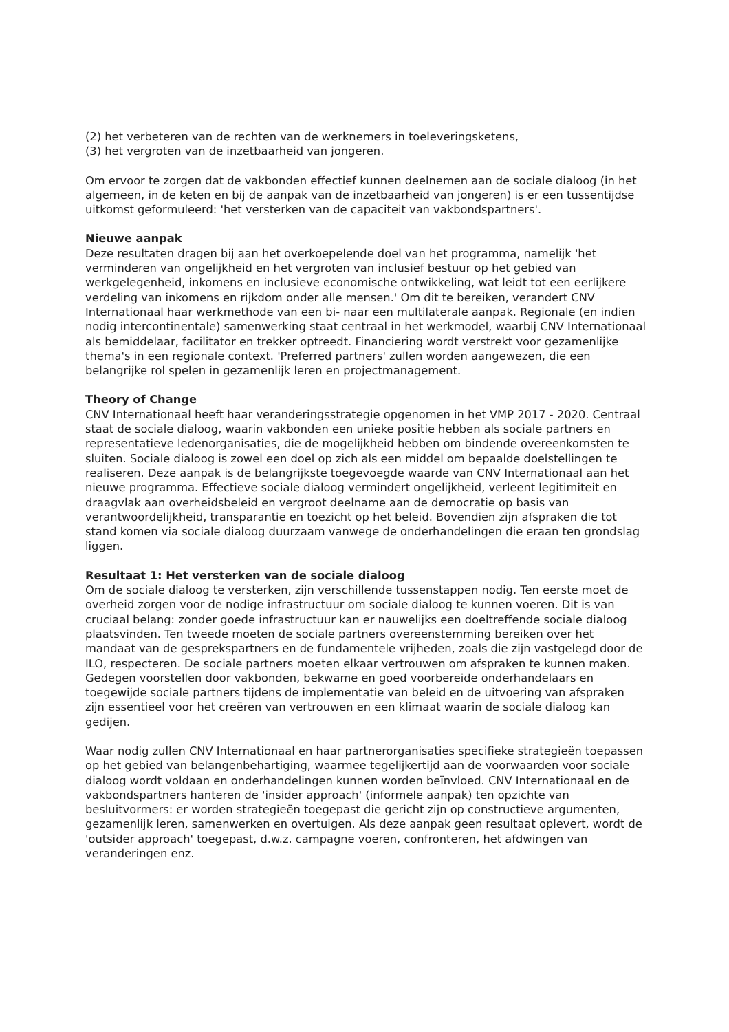(2) het verbeteren van de rechten van de werknemers in toeleveringsketens,
(3) het vergroten van de inzetbaarheid van jongeren.
Om ervoor te zorgen dat de vakbonden effectief kunnen deelnemen aan de sociale dialoog (in het algemeen, in de keten en bij de aanpak van de inzetbaarheid van jongeren) is er een tussentijdse uitkomst geformuleerd: 'het versterken van de capaciteit van vakbondspartners'.
Nieuwe aanpak
Deze resultaten dragen bij aan het overkoepelende doel van het programma, namelijk 'het verminderen van ongelijkheid en het vergroten van inclusief bestuur op het gebied van werkgelegenheid, inkomens en inclusieve economische ontwikkeling, wat leidt tot een eerlijkere verdeling van inkomens en rijkdom onder alle mensen.' Om dit te bereiken, verandert CNV Internationaal haar werkmethode van een bi- naar een multilaterale aanpak. Regionale (en indien nodig intercontinentale) samenwerking staat centraal in het werkmodel, waarbij CNV Internationaal als bemiddelaar, facilitator en trekker optreedt. Financiering wordt verstrekt voor gezamenlijke thema's in een regionale context. 'Preferred partners' zullen worden aangewezen, die een belangrijke rol spelen in gezamenlijk leren en projectmanagement.
Theory of Change
CNV Internationaal heeft haar veranderingsstrategie opgenomen in het VMP 2017 - 2020. Centraal staat de sociale dialoog, waarin vakbonden een unieke positie hebben als sociale partners en representatieve ledenorganisaties, die de mogelijkheid hebben om bindende overeenkomsten te sluiten. Sociale dialoog is zowel een doel op zich als een middel om bepaalde doelstellingen te realiseren. Deze aanpak is de belangrijkste toegevoegde waarde van CNV Internationaal aan het nieuwe programma. Effectieve sociale dialoog vermindert ongelijkheid, verleent legitimiteit en draagvlak aan overheidsbeleid en vergroot deelname aan de democratie op basis van verantwoordelijkheid, transparantie en toezicht op het beleid. Bovendien zijn afspraken die tot stand komen via sociale dialoog duurzaam vanwege de onderhandelingen die eraan ten grondslag liggen.
Resultaat 1: Het versterken van de sociale dialoog
Om de sociale dialoog te versterken, zijn verschillende tussenstappen nodig. Ten eerste moet de overheid zorgen voor de nodige infrastructuur om sociale dialoog te kunnen voeren. Dit is van cruciaal belang: zonder goede infrastructuur kan er nauwelijks een doeltreffende sociale dialoog plaatsvinden. Ten tweede moeten de sociale partners overeenstemming bereiken over het mandaat van de gesprekspartners en de fundamentele vrijheden, zoals die zijn vastgelegd door de ILO, respecteren. De sociale partners moeten elkaar vertrouwen om afspraken te kunnen maken. Gedegen voorstellen door vakbonden, bekwame en goed voorbereide onderhandelaars en toegewijde sociale partners tijdens de implementatie van beleid en de uitvoering van afspraken zijn essentieel voor het creëren van vertrouwen en een klimaat waarin de sociale dialoog kan gedijen.
Waar nodig zullen CNV Internationaal en haar partnerorganisaties specifieke strategieën toepassen op het gebied van belangenbehartiging, waarmee tegelijkertijd aan de voorwaarden voor sociale dialoog wordt voldaan en onderhandelingen kunnen worden beïnvloed. CNV Internationaal en de vakbondspartners hanteren de 'insider approach' (informele aanpak) ten opzichte van besluitvormers: er worden strategieën toegepast die gericht zijn op constructieve argumenten, gezamenlijk leren, samenwerken en overtuigen. Als deze aanpak geen resultaat oplevert, wordt de 'outsider approach' toegepast, d.w.z. campagne voeren, confronteren, het afdwingen van veranderingen enz.